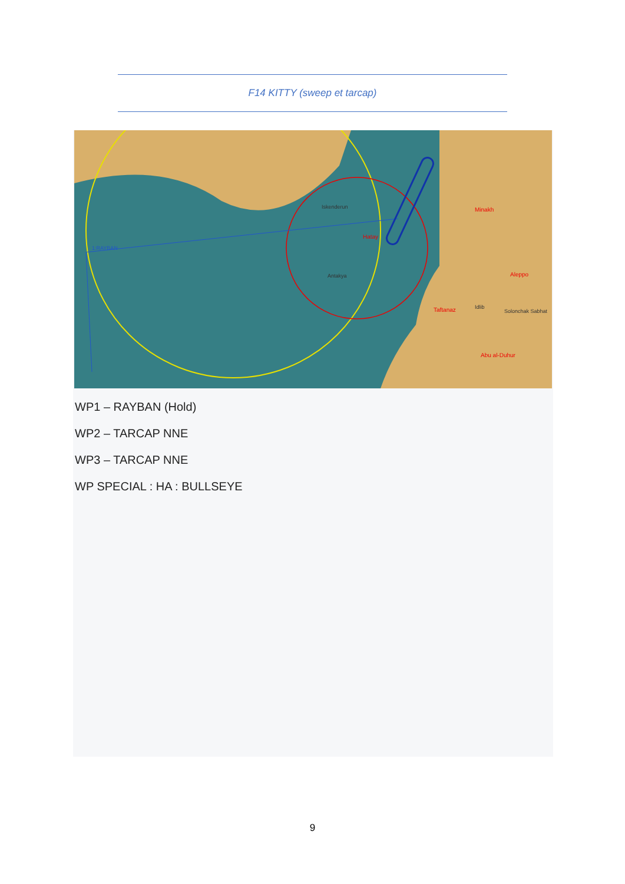F14 KITTY (sweep et tarcap)
1:RAYBAN
Hatay
Antakya
Iskenderun
Minakh
Aleppo
Taftanaz
Abu al-Duhur
Idlib
Solonchak Sabhat
WP1 – RAYBAN (Hold)
WP2 – TARCAP NNE
WP3 – TARCAP NNE
WP SPECIAL : HA : BULLSEYE
9